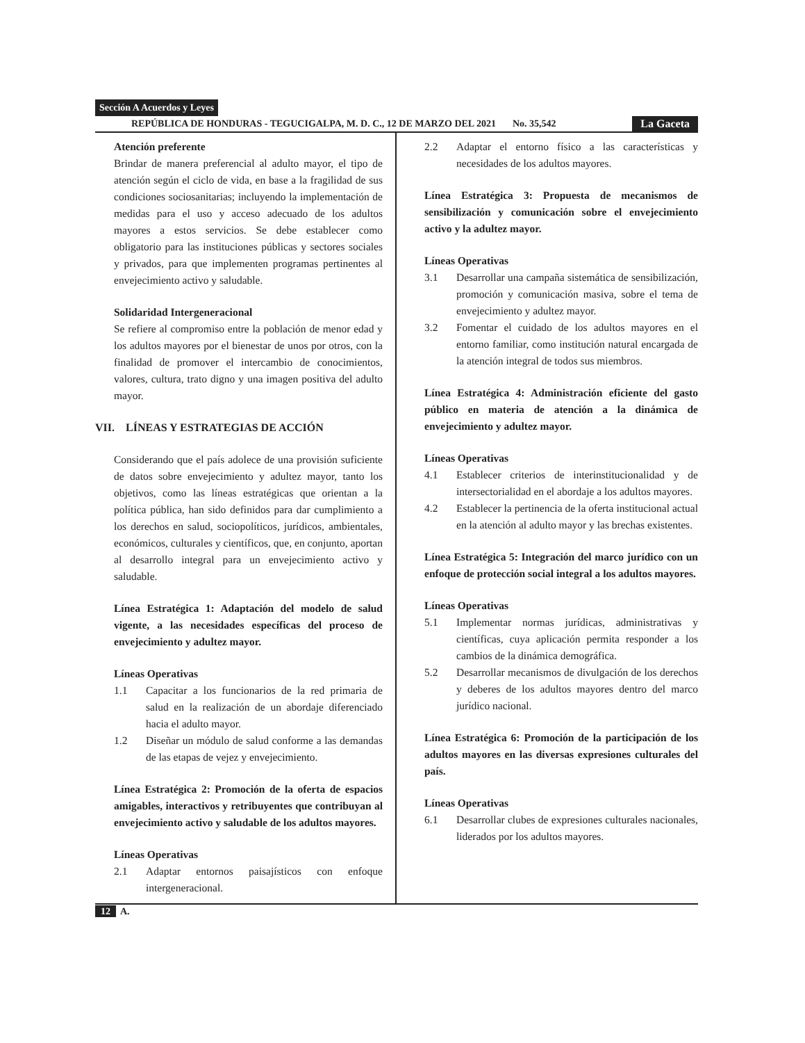Sección A Acuerdos y Leyes
REPÚBLICA DE HONDURAS - TEGUCIGALPA, M. D. C., 12 DE MARZO DEL 2021 No. 35,542 La Gaceta
Atención preferente
Brindar de manera preferencial al adulto mayor, el tipo de atención según el ciclo de vida, en base a la fragilidad de sus condiciones sociosanitarias; incluyendo la implementación de medidas para el uso y acceso adecuado de los adultos mayores a estos servicios. Se debe establecer como obligatorio para las instituciones públicas y sectores sociales y privados, para que implementen programas pertinentes al envejecimiento activo y saludable.
Solidaridad Intergeneracional
Se refiere al compromiso entre la población de menor edad y los adultos mayores por el bienestar de unos por otros, con la finalidad de promover el intercambio de conocimientos, valores, cultura, trato digno y una imagen positiva del adulto mayor.
VII. LÍNEAS Y ESTRATEGIAS DE ACCIÓN
Considerando que el país adolece de una provisión suficiente de datos sobre envejecimiento y adultez mayor, tanto los objetivos, como las líneas estratégicas que orientan a la política pública, han sido definidos para dar cumplimiento a los derechos en salud, sociopolíticos, jurídicos, ambientales, económicos, culturales y científicos, que, en conjunto, aportan al desarrollo integral para un envejecimiento activo y saludable.
Línea Estratégica 1: Adaptación del modelo de salud vigente, a las necesidades específicas del proceso de envejecimiento y adultez mayor.
Líneas Operativas
1.1 Capacitar a los funcionarios de la red primaria de salud en la realización de un abordaje diferenciado hacia el adulto mayor.
1.2 Diseñar un módulo de salud conforme a las demandas de las etapas de vejez y envejecimiento.
Línea Estratégica 2: Promoción de la oferta de espacios amigables, interactivos y retribuyentes que contribuyan al envejecimiento activo y saludable de los adultos mayores.
Líneas Operativas
2.1 Adaptar entornos paisajísticos con enfoque intergeneracional.
2.2 Adaptar el entorno físico a las características y necesidades de los adultos mayores.
Línea Estratégica 3: Propuesta de mecanismos de sensibilización y comunicación sobre el envejecimiento activo y la adultez mayor.
Líneas Operativas
3.1 Desarrollar una campaña sistemática de sensibilización, promoción y comunicación masiva, sobre el tema de envejecimiento y adultez mayor.
3.2 Fomentar el cuidado de los adultos mayores en el entorno familiar, como institución natural encargada de la atención integral de todos sus miembros.
Línea Estratégica 4: Administración eficiente del gasto público en materia de atención a la dinámica de envejecimiento y adultez mayor.
Líneas Operativas
4.1 Establecer criterios de interinstitucionalidad y de intersectorialidad en el abordaje a los adultos mayores.
4.2 Establecer la pertinencia de la oferta institucional actual en la atención al adulto mayor y las brechas existentes.
Línea Estratégica 5: Integración del marco jurídico con un enfoque de protección social integral a los adultos mayores.
Líneas Operativas
5.1 Implementar normas jurídicas, administrativas y científicas, cuya aplicación permita responder a los cambios de la dinámica demográfica.
5.2 Desarrollar mecanismos de divulgación de los derechos y deberes de los adultos mayores dentro del marco jurídico nacional.
Línea Estratégica 6: Promoción de la participación de los adultos mayores en las diversas expresiones culturales del país.
Líneas Operativas
6.1 Desarrollar clubes de expresiones culturales nacionales, liderados por los adultos mayores.
12 A.